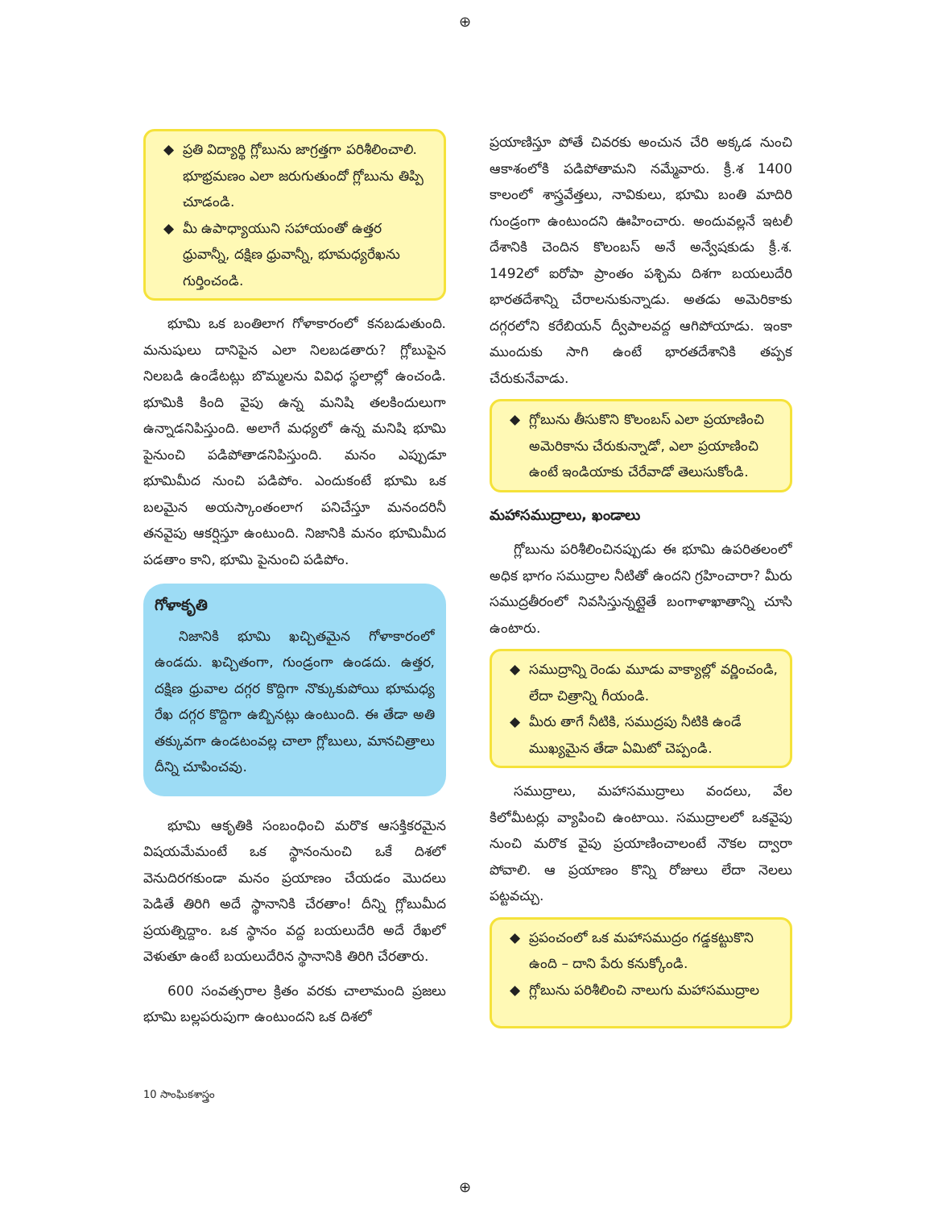⊕
ప్రతి విద్యార్థి గ్లోబును జాగ్రత్తగా పరిశీలించాలి. భూభ్రమణం ఎలా జరుగుతుందో గ్లోబును తిప్పి చూడండి.
మీ ఉపాధ్యాయుని సహాయంతో ఉత్తర ధ్రువాన్నీ, దక్షిణ ధ్రువాన్నీ, భూమధ్యరేఖను గుర్తించండి.
భూమి ఒక బంతిలాగ గోళాకారంలో కనబడుతుంది. మనుషులు దానిపైన ఎలా నిలబడతారు? గ్లోబుపైన నిలబడి ఉండేటట్లు బొమ్మలను వివిధ స్థలాల్లో ఉంచండి. భూమికి కింది వైపు ఉన్న మనిషి తలకిందులుగా ఉన్నాడనిపిస్తుంది. అలాగే మధ్యలో ఉన్న మనిషి భూమి పైనుంచి పడిపోతాడనిపిస్తుంది. మనం ఎప్పుడూ భూమిమీద నుంచి పడిపోం. ఎందుకంటే భూమి ఒక బలమైన అయస్కాంతంలాగ పనిచేస్తూ మనందరినీ తనవైపు ఆకర్షిస్తూ ఉంటుంది. నిజానికి మనం భూమిమీద పడతాం కాని, భూమి పైనుంచి పడిపోం.
గోళాకృతి
నిజానికి భూమి ఖచ్చితమైన గోళాకారంలో ఉండదు. ఖచ్చితంగా, గుండ్రంగా ఉండదు. ఉత్తర, దక్షిణ ధ్రువాల దగ్గర కొద్దిగా నొక్కుకుపోయి భూమధ్య రేఖ దగ్గర కొద్దిగా ఉబ్బినట్లు ఉంటుంది. ఈ తేడా అతి తక్కువగా ఉండటంవల్ల చాలా గ్లోబులు, మానచిత్రాలు దీన్ని చూపించవు.
భూమి ఆకృతికి సంబంధించి మరొక ఆసక్తికరమైన విషయమేమంటే ఒక స్థానంనుంచి ఒకే దిశలో వెనుదిరగకుండా మనం ప్రయాణం చేయడం మొదలు పెడితే తిరిగి అదే స్థానానికి చేరతాం! దీన్ని గ్లోబుమీద ప్రయత్నిద్దాం. ఒక స్థానం వద్ద బయలుదేరి అదే రేఖలో వెళుతూ ఉంటే బయలుదేరిన స్థానానికి తిరిగి చేరతారు.
600 సంవత్సరాల క్రితం వరకు చాలామంది ప్రజలు భూమి బల్లపరుపుగా ఉంటుందని ఒక దిశలో
ప్రయాణిస్తూ పోతే చివరకు అంచున చేరి అక్కడ నుంచి ఆకాశంలోకి పడిపోతామని నమ్మేవారు. క్రీ.శ 1400 కాలంలో శాస్త్రవేత్తలు, నావికులు, భూమి బంతి మాదిరి గుండ్రంగా ఉంటుందని ఊహించారు. అందువల్లనే ఇటలీ దేశానికి చెందిన కొలంబస్ అనే అన్వేషకుడు క్రీ.శ. 1492లో ఐరోపా ప్రాంతం పశ్చిమ దిశగా బయలుదేరి భారతదేశాన్ని చేరాలనుకున్నాడు. అతడు అమెరికాకు దగ్గరలోని కరేబియన్ ద్వీపాలవద్ద ఆగిపోయాడు. ఇంకా ముందుకు సాగి ఉంటే భారతదేశానికి తప్పక చేరుకునేవాడు.
గ్లోబును తీసుకొని కొలంబస్ ఎలా ప్రయాణించి అమెరికాను చేరుకున్నాడో, ఎలా ప్రయాణించి ఉంటే ఇండియాకు చేరేవాడో తెలుసుకోండి.
మహాసముద్రాలు, ఖండాలు
గ్లోబును పరిశీలించినప్పుడు ఈ భూమి ఉపరితలంలో అధిక భాగం సముద్రాల నీటితో ఉందని గ్రహించారా? మీరు సముద్రతీరంలో నివసిస్తున్నట్లైతే బంగాళాఖాతాన్ని చూసి ఉంటారు.
సముద్రాన్ని రెండు మూడు వాక్యాల్లో వర్ణించండి, లేదా చిత్రాన్ని గీయండి.
మీరు తాగే నీటికి, సముద్రపు నీటికి ఉండే ముఖ్యమైన తేడా ఏమిటో చెప్పండి.
సముద్రాలు, మహాసముద్రాలు వందలు, వేల కిలోమీటర్లు వ్యాపించి ఉంటాయి. సముద్రాలలో ఒకవైపు నుంచి మరొక వైపు ప్రయాణించాలంటే నౌకల ద్వారా పోవాలి. ఆ ప్రయాణం కొన్ని రోజులు లేదా నెలలు పట్టవచ్చు.
ప్రపంచంలో ఒక మహాసముద్రం గడ్డకట్టుకొని ఉంది – దాని పేరు కనుక్కోండి.
గ్లోబును పరిశీలించి నాలుగు మహాసముద్రాల
10 సాంఘికశాస్త్రం
⊕